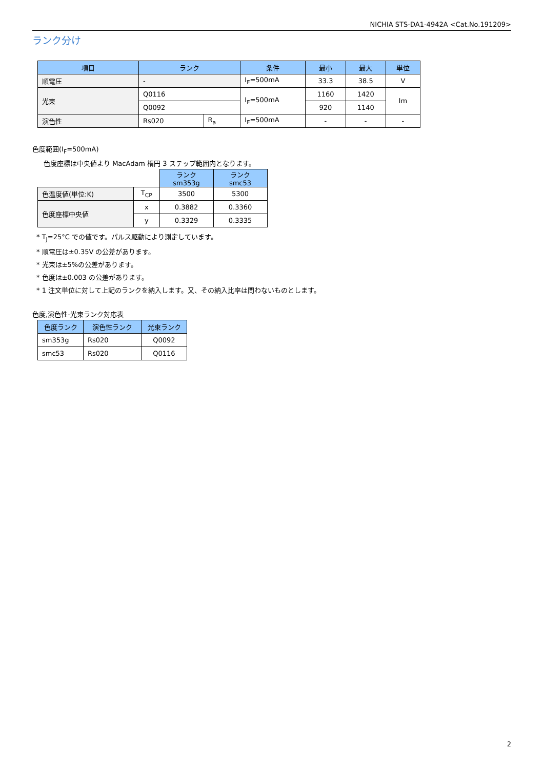NICHIA STS-DA1-4942A <Cat.No.191209>
ランク分け
| 項目 | ランク | | 条件 | 最小 | 最大 | 単位 |
| --- | --- | --- | --- | --- | --- | --- |
| 順電圧 | - | | I<sub>F</sub>=500mA | 33.3 | 38.5 | V |
| 光束 | Q0116 | | I<sub>F</sub>=500mA | 1160 | 1420 | lm |
| | Q0092 | | | 920 | 1140 | |
| 演色性 | Rs020 | R<sub>a</sub> | I<sub>F</sub>=500mA | - | - | - |
色度範囲(I<sub>F</sub>=500mA)
色度座標は中央値より MacAdam 楕円 3 ステップ範囲内となります。
| | | ランク sm353g | ランク smc53 |
| 色温度値(単位:K) | T<sub>CP</sub> | 3500 | 5300 |
| 色度座標中央値 | x | 0.3882 | 0.3360 |
| | y | 0.3329 | 0.3335 |
* T<sub>J</sub>=25°C での値です。パルス駆動により測定しています。
* 順電圧は±0.35V の公差があります。
* 光束は±5%の公差があります。
* 色度は±0.003 の公差があります。
* 1 注文単位に対して上記のランクを納入します。又、その納入比率は問わないものとします。
色度,演色性-光束ランク対応表
| 色度ランク | 演色性ランク | 光束ランク |
| --- | --- | --- |
| sm353g | Rs020 | Q0092 |
| smc53 | Rs020 | Q0116 |
2